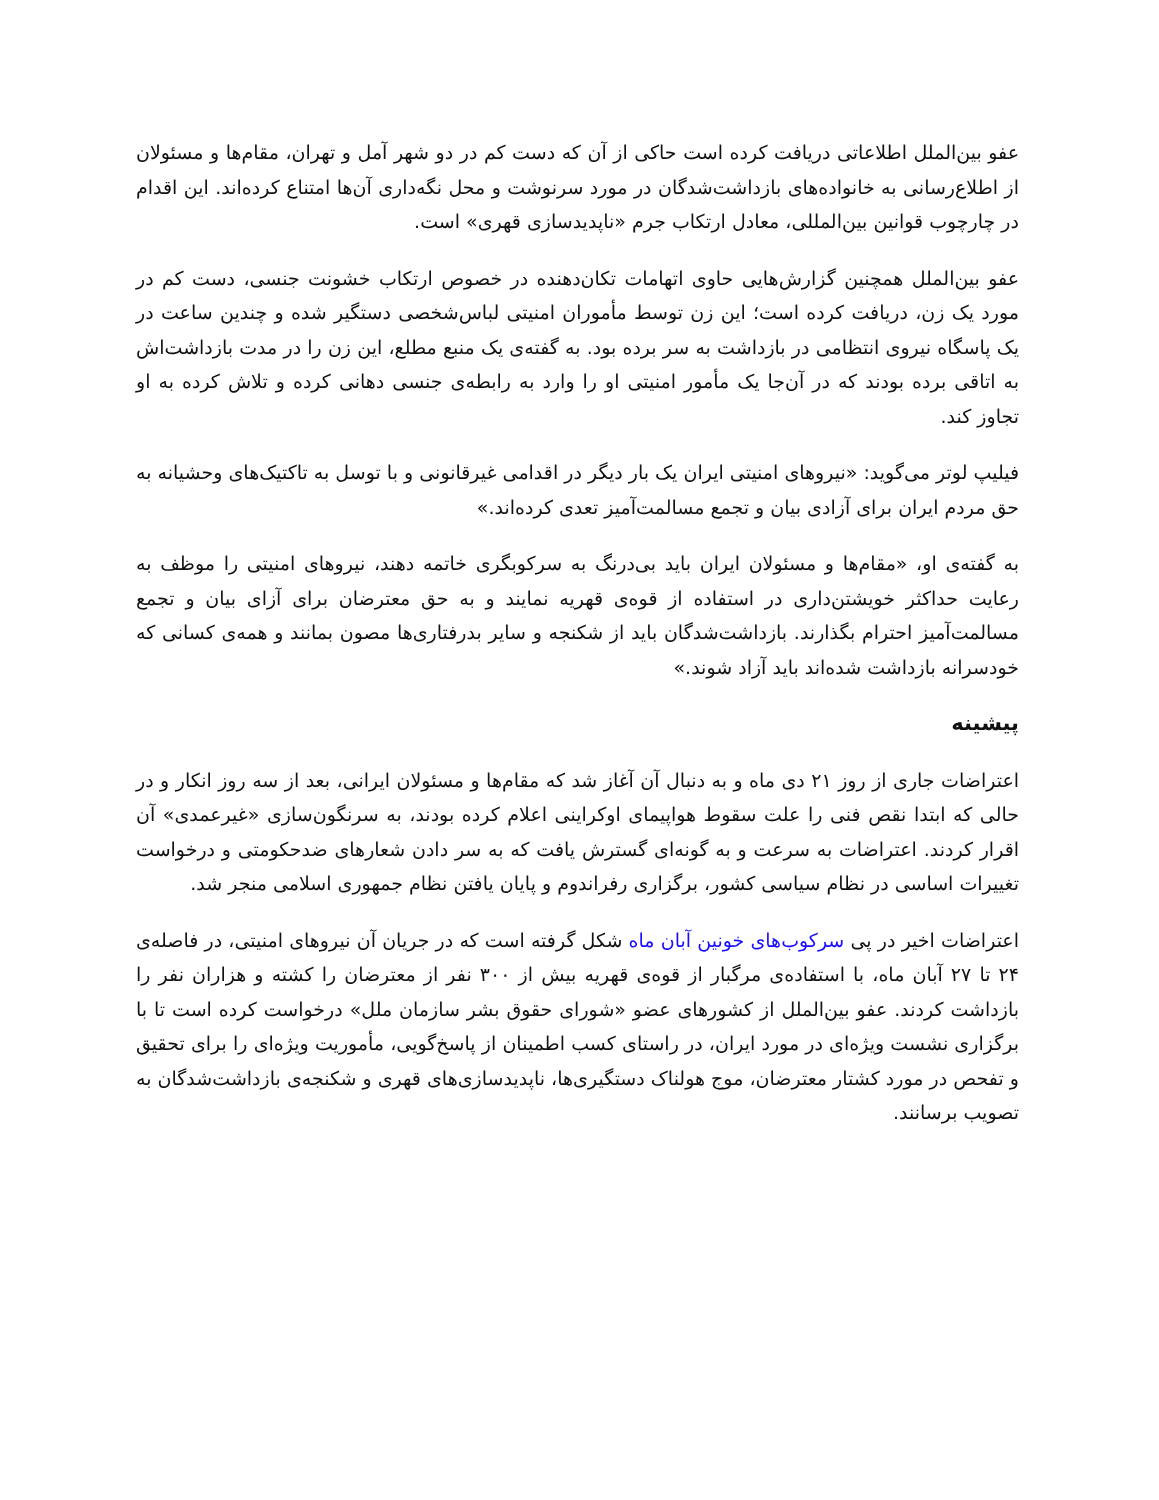عفو بین‌الملل اطلاعاتی دریافت کرده است حاکی از آن که دست کم در دو شهر آمل و تهران، مقام‌ها و مسئولان از اطلاع‌رسانی به خانواده‌های بازداشت‌شدگان در مورد سرنوشت و محل نگه‌داری آن‌ها امتناع کرده‌اند. این اقدام در چارچوب قوانین بین‌المللی، معادل ارتکاب جرم «ناپدیدسازی قهری» است.
عفو بین‌الملل همچنین گزارش‌هایی حاوی اتهامات تکان‌دهنده در خصوص ارتکاب خشونت جنسی، دست کم در مورد یک زن، دریافت کرده است؛ این زن توسط مأموران امنیتی لباس‌شخصی دستگیر شده و چندین ساعت در یک پاسگاه نیروی انتظامی در بازداشت به سر برده بود. به گفته‌ی یک منبع مطلع، این زن را در مدت بازداشت‌اش به اتاقی برده بودند که در آن‌جا یک مأمور امنیتی او را وارد به رابطه‌ی جنسی دهانی کرده و تلاش کرده به او تجاوز کند.
فیلیپ لوتر می‌گوید: «نیروهای امنیتی ایران یک بار دیگر در اقدامی غیرقانونی و با توسل به تاکتیک‌های وحشیانه به حق مردم ایران برای آزادی بیان و تجمع مسالمت‌آمیز تعدی کرده‌اند.»
به گفته‌ی او، «مقام‌ها و مسئولان ایران باید بی‌درنگ به سرکوبگری خاتمه دهند، نیروهای امنیتی را موظف به رعایت حداکثر خویشتن‌داری در استفاده از قوه‌ی قهریه نمایند و به حق معترضان برای آزای بیان و تجمع مسالمت‌آمیز احترام بگذارند. بازداشت‌شدگان باید از شکنجه و سایر بدرفتاری‌ها مصون بمانند و همه‌ی کسانی که خودسرانه بازداشت شده‌اند باید آزاد شوند.»
پیشینه
اعتراضات جاری از روز ۲۱ دی ماه و به دنبال آن آغاز شد که مقام‌ها و مسئولان ایرانی، بعد از سه روز انکار و در حالی که ابتدا نقص فنی را علت سقوط هواپیمای اوکراینی اعلام کرده بودند، به سرنگون‌سازی «غیرعمدی» آن اقرار کردند. اعتراضات به سرعت و به گونه‌ای گسترش یافت که به سر دادن شعارهای ضدحکومتی و درخواست تغییرات اساسی در نظام سیاسی کشور، برگزاری رفراندوم و پایان یافتن نظام جمهوری اسلامی منجر شد.
اعتراضات اخیر در پی سرکوب‌های خونین آبان ماه شکل گرفته است که در جریان آن نیروهای امنیتی، در فاصله‌ی ۲۴ تا ۲۷ آبان ماه، با استفاده‌ی مرگبار از قوه‌ی قهریه بیش از ۳۰۰ نفر از معترضان را کشته و هزاران نفر را بازداشت کردند. عفو بین‌الملل از کشورهای عضو «شورای حقوق بشر سازمان ملل» درخواست کرده است تا با برگزاری نشست ویژه‌ای در مورد ایران، در راستای کسب اطمینان از پاسخ‌گویی، مأموریت ویژه‌ای را برای تحقیق و تفحص در مورد کشتار معترضان، موج هولناک دستگیری‌ها، ناپدیدسازی‌های قهری و شکنجه‌ی بازداشت‌شدگان به تصویب برسانند.